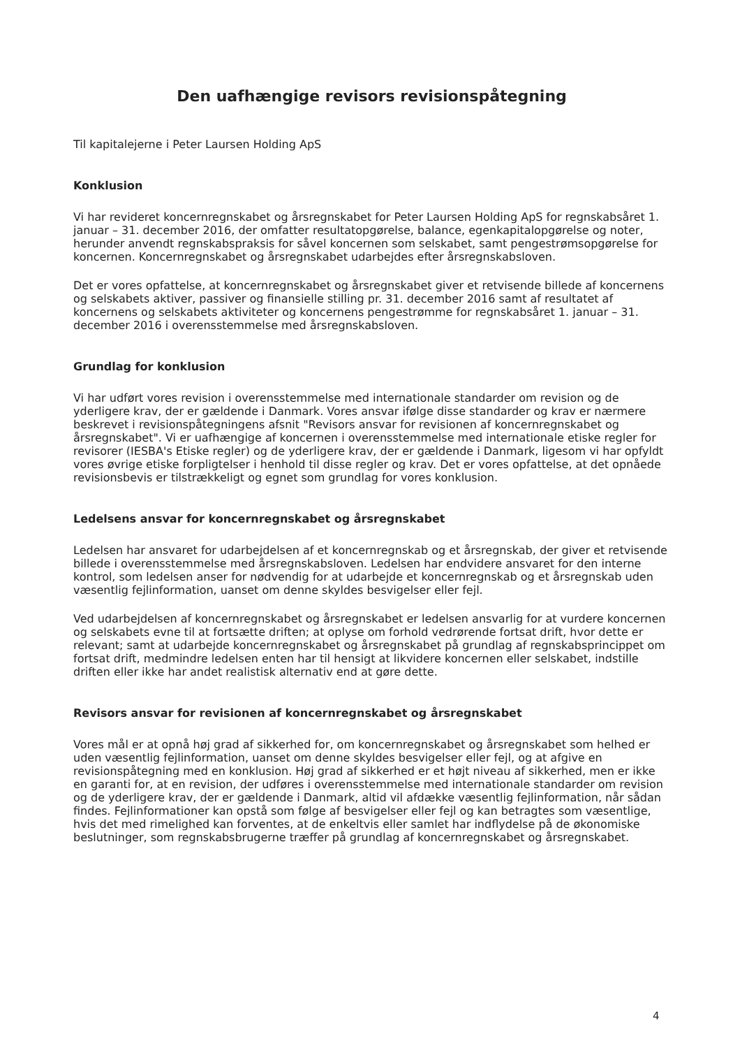Den uafhængige revisors revisionspåtegning
Til kapitalejerne i Peter Laursen Holding ApS
Konklusion
Vi har revideret koncernregnskabet og årsregnskabet for Peter Laursen Holding ApS for regnskabsåret 1. januar – 31. december 2016, der omfatter resultatopgørelse, balance, egenkapitalopgørelse og noter, herunder anvendt regnskabspraksis for såvel koncernen som selskabet, samt pengestrømsopgørelse for koncernen. Koncernregnskabet og årsregnskabet udarbejdes efter årsregnskabsloven.
Det er vores opfattelse, at koncernregnskabet og årsregnskabet giver et retvisende billede af koncernens og selskabets aktiver, passiver og finansielle stilling pr. 31. december 2016 samt af resultatet af koncernens og selskabets aktiviteter og koncernens pengestrømme for regnskabsåret 1. januar – 31. december 2016 i overensstemmelse med årsregnskabsloven.
Grundlag for konklusion
Vi har udført vores revision i overensstemmelse med internationale standarder om revision og de yderligere krav, der er gældende i Danmark. Vores ansvar ifølge disse standarder og krav er nærmere beskrevet i revisionspåtegningens afsnit "Revisors ansvar for revisionen af koncernregnskabet og årsregnskabet". Vi er uafhængige af koncernen i overensstemmelse med internationale etiske regler for revisorer (IESBA's Etiske regler) og de yderligere krav, der er gældende i Danmark, ligesom vi har opfyldt vores øvrige etiske forpligtelser i henhold til disse regler og krav. Det er vores opfattelse, at det opnåede revisionsbevis er tilstrækkeligt og egnet som grundlag for vores konklusion.
Ledelsens ansvar for koncernregnskabet og årsregnskabet
Ledelsen har ansvaret for udarbejdelsen af et koncernregnskab og et årsregnskab, der giver et retvisende billede i overensstemmelse med årsregnskabsloven. Ledelsen har endvidere ansvaret for den interne kontrol, som ledelsen anser for nødvendig for at udarbejde et koncernregnskab og et årsregnskab uden væsentlig fejlinformation, uanset om denne skyldes besvigelser eller fejl.
Ved udarbejdelsen af koncernregnskabet og årsregnskabet er ledelsen ansvarlig for at vurdere koncernen og selskabets evne til at fortsætte driften; at oplyse om forhold vedrørende fortsat drift, hvor dette er relevant; samt at udarbejde koncernregnskabet og årsregnskabet på grundlag af regnskabsprincippet om fortsat drift, medmindre ledelsen enten har til hensigt at likvidere koncernen eller selskabet, indstille driften eller ikke har andet realistisk alternativ end at gøre dette.
Revisors ansvar for revisionen af koncernregnskabet og årsregnskabet
Vores mål er at opnå høj grad af sikkerhed for, om koncernregnskabet og årsregnskabet som helhed er uden væsentlig fejlinformation, uanset om denne skyldes besvigelser eller fejl, og at afgive en revisionspåtegning med en konklusion. Høj grad af sikkerhed er et højt niveau af sikkerhed, men er ikke en garanti for, at en revision, der udføres i overensstemmelse med internationale standarder om revision og de yderligere krav, der er gældende i Danmark, altid vil afdække væsentlig fejlinformation, når sådan findes. Fejlinformationer kan opstå som følge af besvigelser eller fejl og kan betragtes som væsentlige, hvis det med rimelighed kan forventes, at de enkeltvis eller samlet har indflydelse på de økonomiske beslutninger, som regnskabsbrugerne træffer på grundlag af koncernregnskabet og årsregnskabet.
4